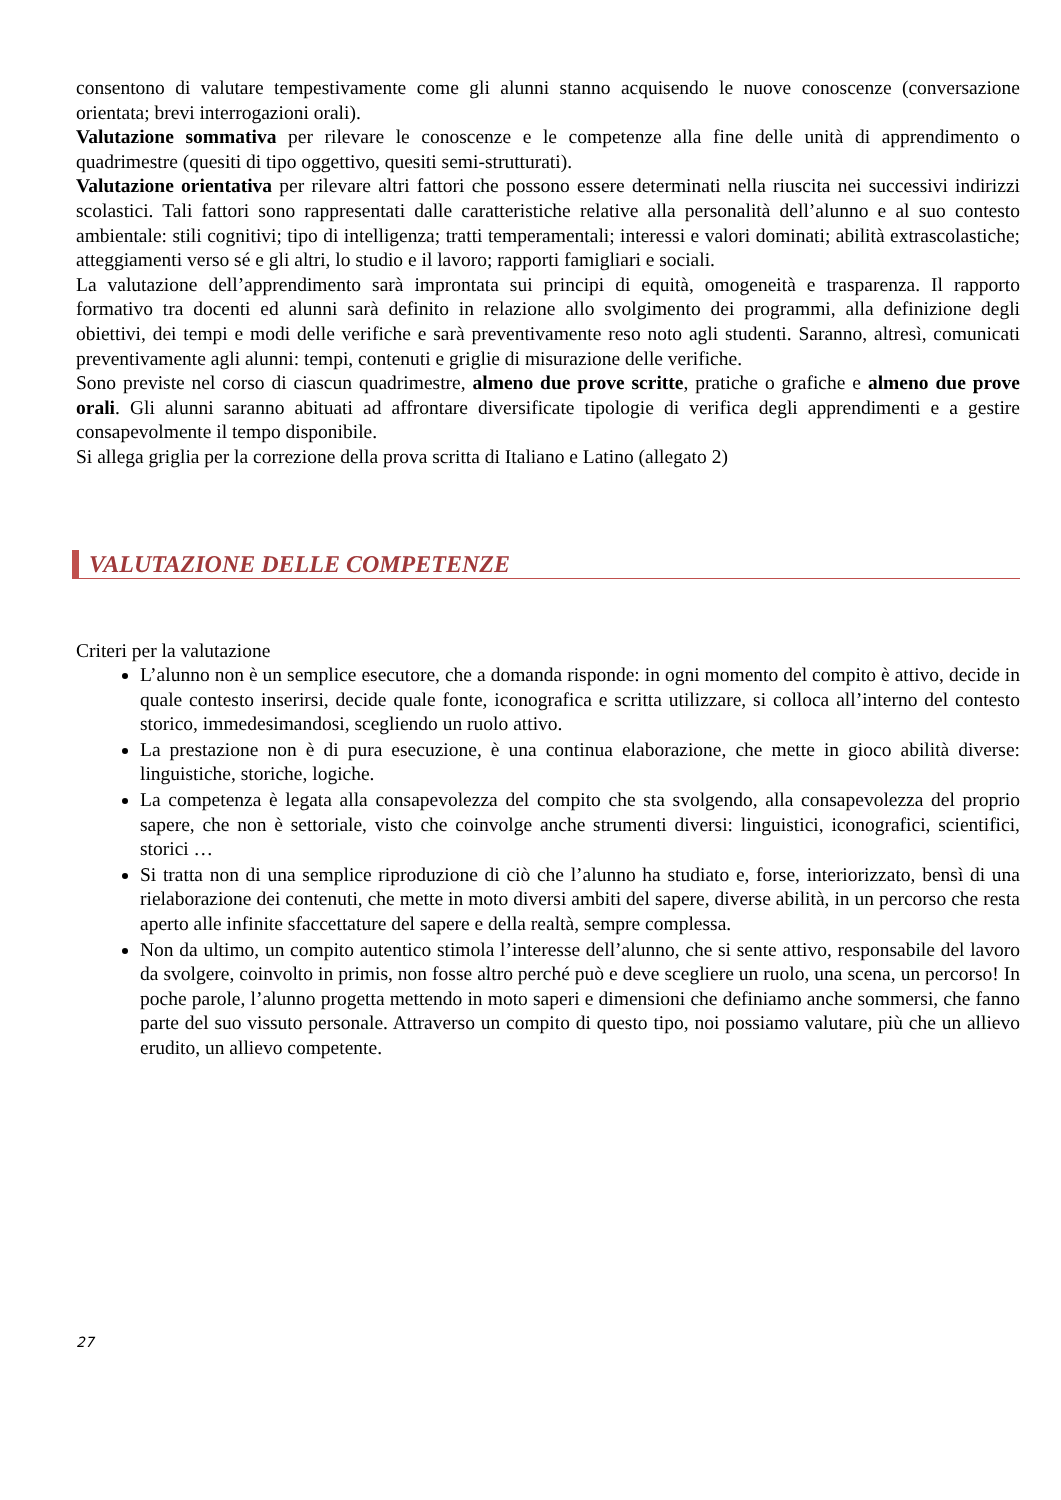consentono di valutare tempestivamente come gli alunni stanno acquisendo le nuove conoscenze (conversazione orientata; brevi interrogazioni orali).
Valutazione sommativa per rilevare le conoscenze e le competenze alla fine delle unità di apprendimento o quadrimestre (quesiti di tipo oggettivo, quesiti semi-strutturati).
Valutazione orientativa per rilevare altri fattori che possono essere determinati nella riuscita nei successivi indirizzi scolastici. Tali fattori sono rappresentati dalle caratteristiche relative alla personalità dell’alunno e al suo contesto ambientale: stili cognitivi; tipo di intelligenza; tratti temperamentali; interessi e valori dominati; abilità extrascolastiche; atteggiamenti verso sé e gli altri, lo studio e il lavoro; rapporti famigliari e sociali.
La valutazione dell’apprendimento sarà improntata sui principi di equità, omogeneità e trasparenza. Il rapporto formativo tra docenti ed alunni sarà definito in relazione allo svolgimento dei programmi, alla definizione degli obiettivi, dei tempi e modi delle verifiche e sarà preventivamente reso noto agli studenti. Saranno, altresì, comunicati preventivamente agli alunni: tempi, contenuti e griglie di misurazione delle verifiche.
Sono previste nel corso di ciascun quadrimestre, almeno due prove scritte, pratiche o grafiche e almeno due prove orali. Gli alunni saranno abituati ad affrontare diversificate tipologie di verifica degli apprendimenti e a gestire consapevolmente il tempo disponibile.
Si allega griglia per la correzione della prova scritta di Italiano e Latino (allegato 2)
VALUTAZIONE DELLE COMPETENZE
Criteri per la valutazione
L’alunno non è un semplice esecutore, che a domanda risponde: in ogni momento del compito è attivo, decide in quale contesto inserirsi, decide quale fonte, iconografica e scritta utilizzare, si colloca all’interno del contesto storico, immedesimandosi, scegliendo un ruolo attivo.
La prestazione non è di pura esecuzione, è una continua elaborazione, che mette in gioco abilità diverse: linguistiche, storiche, logiche.
La competenza è legata alla consapevolezza del compito che sta svolgendo, alla consapevolezza del proprio sapere, che non è settoriale, visto che coinvolge anche strumenti diversi: linguistici, iconografici, scientifici, storici …
Si tratta non di una semplice riproduzione di ciò che l’alunno ha studiato e, forse, interiorizzato, bensì di una rielaborazione dei contenuti, che mette in moto diversi ambiti del sapere, diverse abilità, in un percorso che resta aperto alle infinite sfaccettature del sapere e della realtà, sempre complessa.
Non da ultimo, un compito autentico stimola l’interesse dell’alunno, che si sente attivo, responsabile del lavoro da svolgere, coinvolto in primis, non fosse altro perché può e deve scegliere un ruolo, una scena, un percorso! In poche parole, l’alunno progetta mettendo in moto saperi e dimensioni che definiamo anche sommersi, che fanno parte del suo vissuto personale. Attraverso un compito di questo tipo, noi possiamo valutare, più che un allievo erudito, un allievo competente.
27